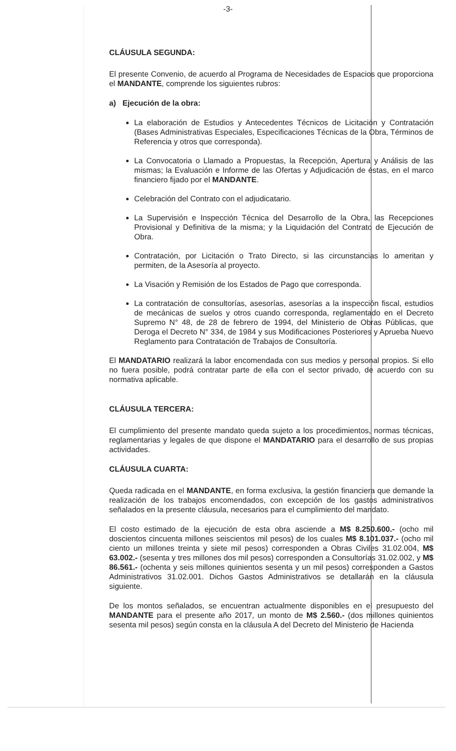-3-
CLÁUSULA SEGUNDA:
El presente Convenio, de acuerdo al Programa de Necesidades de Espacios que proporciona el MANDANTE, comprende los siguientes rubros:
a) Ejecución de la obra:
La elaboración de Estudios y Antecedentes Técnicos de Licitación y Contratación (Bases Administrativas Especiales, Especificaciones Técnicas de la Obra, Términos de Referencia y otros que corresponda).
La Convocatoria o Llamado a Propuestas, la Recepción, Apertura y Análisis de las mismas; la Evaluación e Informe de las Ofertas y Adjudicación de éstas, en el marco financiero fijado por el MANDANTE.
Celebración del Contrato con el adjudicatario.
La Supervisión e Inspección Técnica del Desarrollo de la Obra, las Recepciones Provisional y Definitiva de la misma; y la Liquidación del Contrato de Ejecución de Obra.
Contratación, por Licitación o Trato Directo, si las circunstancias lo ameritan y permiten, de la Asesoría al proyecto.
La Visación y Remisión de los Estados de Pago que corresponda.
La contratación de consultorías, asesorías, asesorías a la inspección fiscal, estudios de mecánicas de suelos y otros cuando corresponda, reglamentado en el Decreto Supremo N° 48, de 28 de febrero de 1994, del Ministerio de Obras Públicas, que Deroga el Decreto N° 334, de 1984 y sus Modificaciones Posteriores y Aprueba Nuevo Reglamento para Contratación de Trabajos de Consultoría.
El MANDATARIO realizará la labor encomendada con sus medios y personal propios. Si ello no fuera posible, podrá contratar parte de ella con el sector privado, de acuerdo con su normativa aplicable.
CLÁUSULA TERCERA:
El cumplimiento del presente mandato queda sujeto a los procedimientos, normas técnicas, reglamentarias y legales de que dispone el MANDATARIO para el desarrollo de sus propias actividades.
CLÁUSULA CUARTA:
Queda radicada en el MANDANTE, en forma exclusiva, la gestión financiera que demande la realización de los trabajos encomendados, con excepción de los gastos administrativos señalados en la presente cláusula, necesarios para el cumplimiento del mandato.
El costo estimado de la ejecución de esta obra asciende a M$ 8.250.600.- (ocho mil doscientos cincuenta millones seiscientos mil pesos) de los cuales M$ 8.101.037.- (ocho mil ciento un millones treinta y siete mil pesos) corresponden a Obras Civiles 31.02.004, M$ 63.002.- (sesenta y tres millones dos mil pesos) corresponden a Consultorías 31.02.002, y M$ 86.561.- (ochenta y seis millones quinientos sesenta y un mil pesos) corresponden a Gastos Administrativos 31.02.001. Dichos Gastos Administrativos se detallarán en la cláusula siguiente.
De los montos señalados, se encuentran actualmente disponibles en el presupuesto del MANDANTE para el presente año 2017, un monto de M$ 2.560.- (dos millones quinientos sesenta mil pesos) según consta en la cláusula A del Decreto del Ministerio de Hacienda